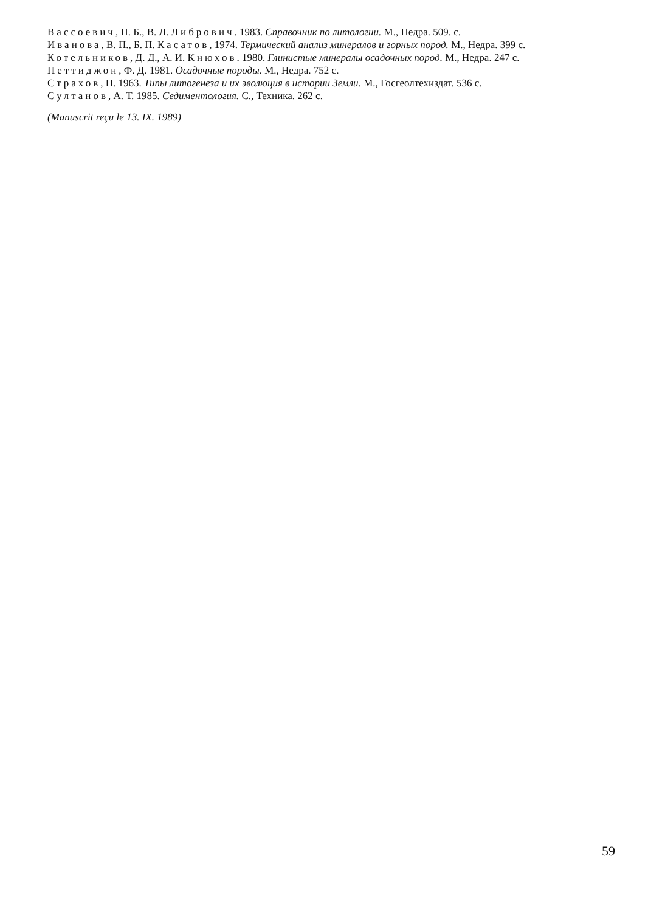Вассоевич, Н. Б., В. Л. Либрович. 1983. Справочник по литологии. М., Недра. 509. с.
Иванова, В. П., Б. П. Касатов, 1974. Термический анализ минералов и горных пород. М., Недра. 399 с.
Котельников, Д. Д., А. И. Кнюхов. 1980. Глинистые минералы осадочных пород. М., Недра. 247 с.
Петтиджон, Ф. Д. 1981. Осадочные породы. М., Недра. 752 с.
Страхов, Н. 1963. Типы литогенеза и их эволюция в истории Земли. М., Госгеолтехиздат. 536 с.
Султанов, А. Т. 1985. Седиментология. С., Техника. 262 с.
(Manuscrit reçu le 13. IX. 1989)
59